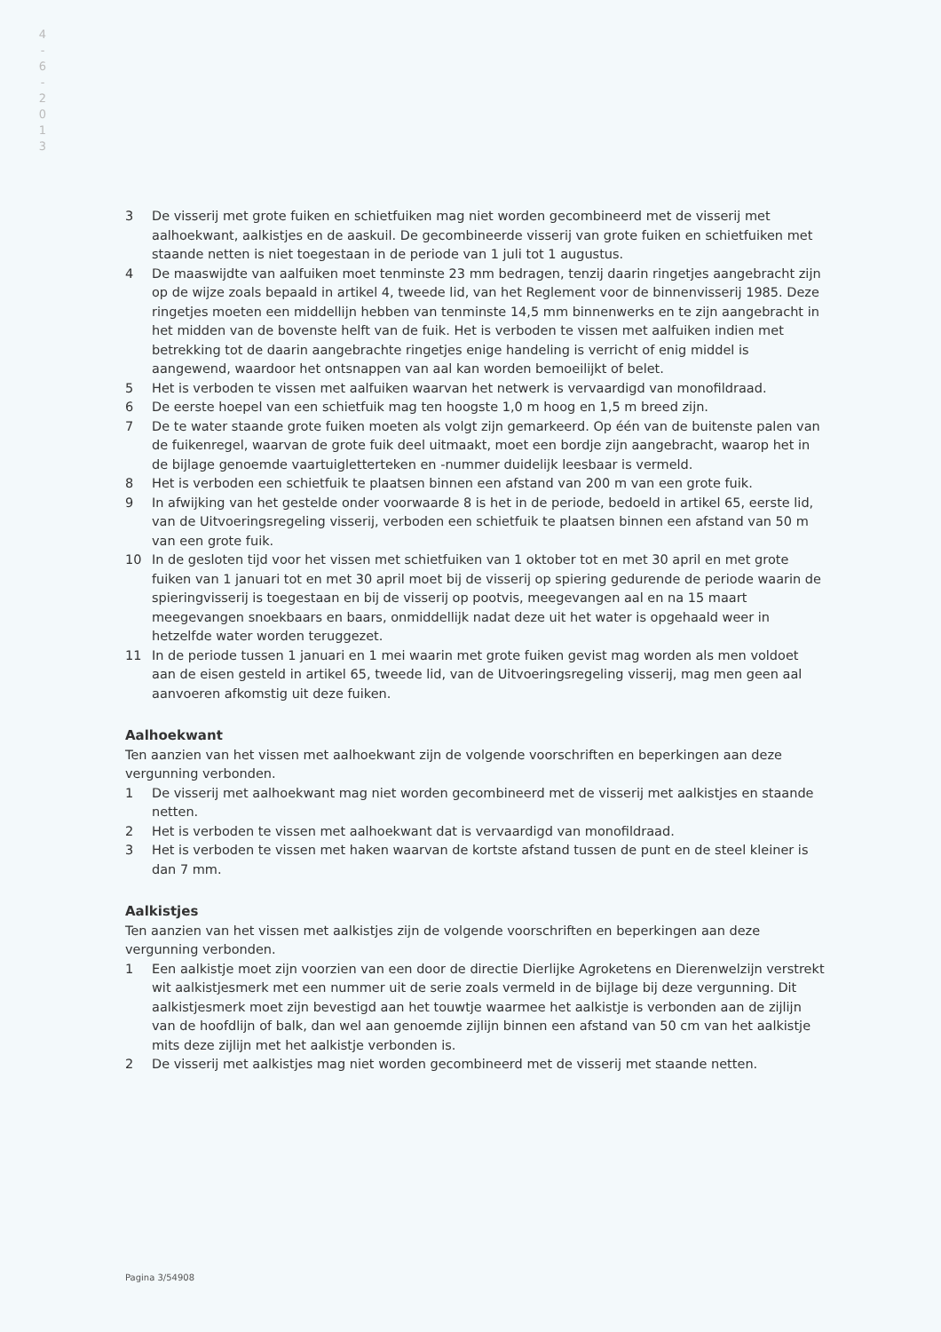4
-
6
-
2
0
1
3
3 De visserij met grote fuiken en schietfuiken mag niet worden gecombineerd met de visserij met aalhoekwant, aalkistjes en de aaskuil. De gecombineerde visserij van grote fuiken en schietfuiken met staande netten is niet toegestaan in de periode van 1 juli tot 1 augustus.
4 De maaswijdte van aalfuiken moet tenminste 23 mm bedragen, tenzij daarin ringetjes aangebracht zijn op de wijze zoals bepaald in artikel 4, tweede lid, van het Reglement voor de binnenvisserij 1985. Deze ringetjes moeten een middellijn hebben van tenminste 14,5 mm binnenwerks en te zijn aangebracht in het midden van de bovenste helft van de fuik. Het is verboden te vissen met aalfuiken indien met betrekking tot de daarin aangebrachte ringetjes enige handeling is verricht of enig middel is aangewend, waardoor het ontsnappen van aal kan worden bemoeilijkt of belet.
5 Het is verboden te vissen met aalfuiken waarvan het netwerk is vervaardigd van monofildraad.
6 De eerste hoepel van een schietfuik mag ten hoogste 1,0 m hoog en 1,5 m breed zijn.
7 De te water staande grote fuiken moeten als volgt zijn gemarkeerd. Op één van de buitenste palen van de fuikenregel, waarvan de grote fuik deel uitmaakt, moet een bordje zijn aangebracht, waarop het in de bijlage genoemde vaartuigletterteken en -nummer duidelijk leesbaar is vermeld.
8 Het is verboden een schietfuik te plaatsen binnen een afstand van 200 m van een grote fuik.
9 In afwijking van het gestelde onder voorwaarde 8 is het in de periode, bedoeld in artikel 65, eerste lid, van de Uitvoeringsregeling visserij, verboden een schietfuik te plaatsen binnen een afstand van 50 m van een grote fuik.
10 In de gesloten tijd voor het vissen met schietfuiken van 1 oktober tot en met 30 april en met grote fuiken van 1 januari tot en met 30 april moet bij de visserij op spiering gedurende de periode waarin de spieringvisserij is toegestaan en bij de visserij op pootvis, meegevangen aal en na 15 maart meegevangen snoekbaars en baars, onmiddellijk nadat deze uit het water is opgehaald weer in hetzelfde water worden teruggezet.
11 In de periode tussen 1 januari en 1 mei waarin met grote fuiken gevist mag worden als men voldoet aan de eisen gesteld in artikel 65, tweede lid, van de Uitvoeringsregeling visserij, mag men geen aal aanvoeren afkomstig uit deze fuiken.
Aalhoekwant
Ten aanzien van het vissen met aalhoekwant zijn de volgende voorschriften en beperkingen aan deze vergunning verbonden.
1 De visserij met aalhoekwant mag niet worden gecombineerd met de visserij met aalkistjes en staande netten.
2 Het is verboden te vissen met aalhoekwant dat is vervaardigd van monofildraad.
3 Het is verboden te vissen met haken waarvan de kortste afstand tussen de punt en de steel kleiner is dan 7 mm.
Aalkistjes
Ten aanzien van het vissen met aalkistjes zijn de volgende voorschriften en beperkingen aan deze vergunning verbonden.
1 Een aalkistje moet zijn voorzien van een door de directie Dierlijke Agroketens en Dierenwelzijn verstrekt wit aalkistjesmerk met een nummer uit de serie zoals vermeld in de bijlage bij deze vergunning. Dit aalkistjesmerk moet zijn bevestigd aan het touwtje waarmee het aalkistje is verbonden aan de zijlijn van de hoofdlijn of balk, dan wel aan genoemde zijlijn binnen een afstand van 50 cm van het aalkistje mits deze zijlijn met het aalkistje verbonden is.
2 De visserij met aalkistjes mag niet worden gecombineerd met de visserij met staande netten.
Pagina 3/54908